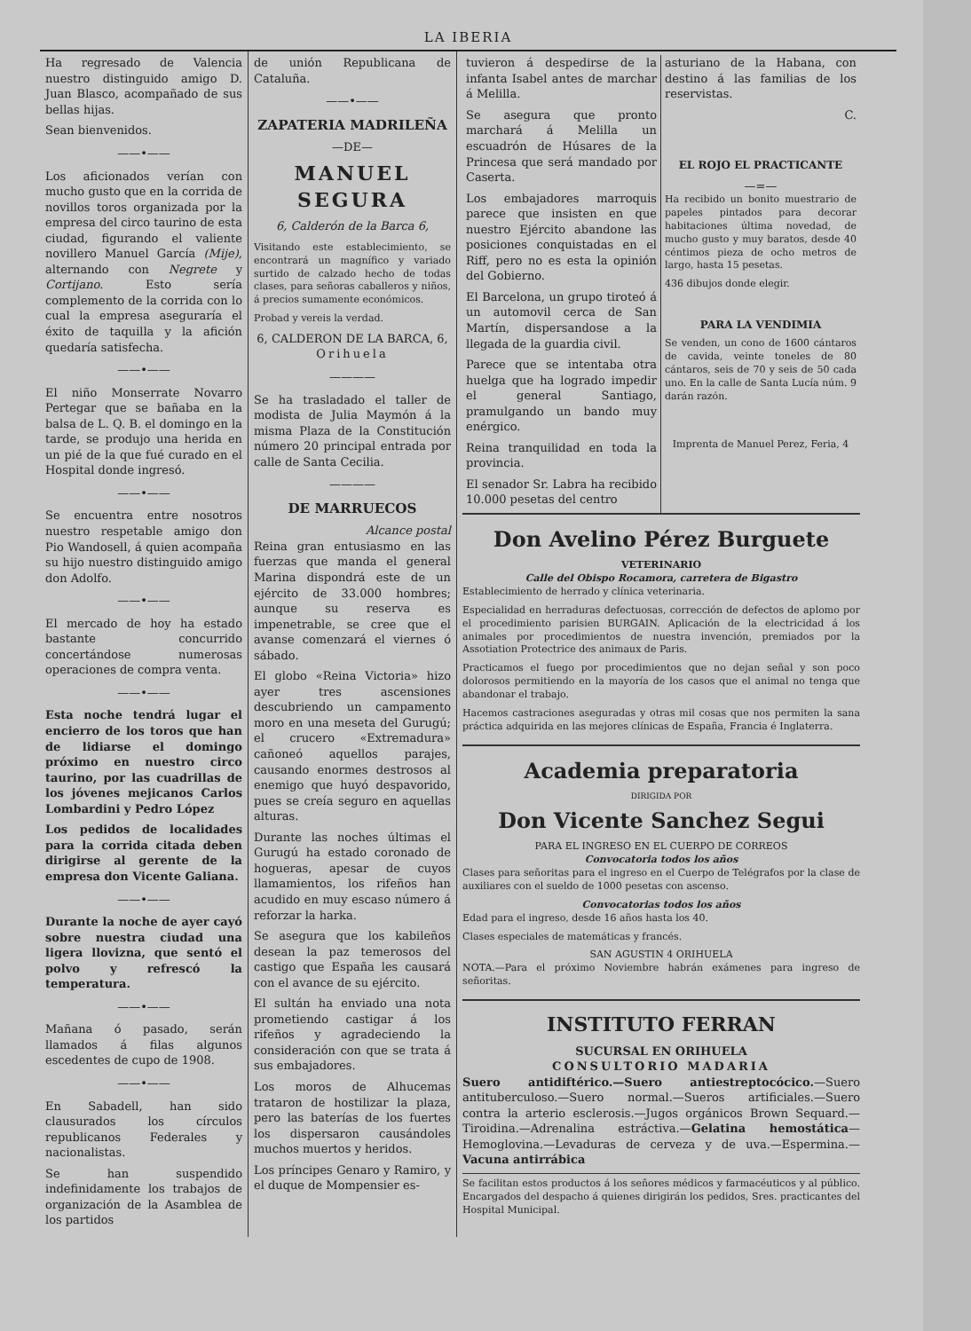LA IBERIA
Ha regresado de Valencia nuestro distinguido amigo D. Juan Blasco, acompañado de sus bellas hijas.
Sean bienvenidos.
——•——
Los aficionados verían con mucho gusto que en la corrida de novillos toros organizada por la empresa del circo taurino de esta ciudad, figurando el valiente novillero Manuel García (Mije), alternando con Negrete y Cortijano. Esto sería complemento de la corrida con lo cual la empresa aseguraría el éxito de taquilla y la afición quedaría satisfecha.
——•——
El niño Monserrate Novarro Pertegar que se bañaba en la balsa de L. Q. B. el domingo en la tarde, se produjo una herida en un pié de la que fué curado en el Hospital donde ingresó.
——•——
Se encuentra entre nosotros nuestro respetable amigo don Pio Wandosell, á quien acompaña su hijo nuestro distinguido amigo don Adolfo.
——•——
El mercado de hoy ha estado bastante concurrido concertándose numerosas operaciones de compra venta.
——•——
Esta noche tendrá lugar el encierro de los toros que han de lidiarse el domingo próximo en nuestro circo taurino, por las cuadrillas de los jóvenes mejicanos Carlos Lombardini y Pedro López
Los pedidos de localidades para la corrida citada deben dirigirse al gerente de la empresa don Vicente Galiana.
——•——
Durante la noche de ayer cayó sobre nuestra ciudad una ligera llovizna, que sentó el polvo y refrescó la temperatura.
——•——
Mañana ó pasado, serán llamados á filas algunos escedentes de cupo de 1908.
——•——
En Sabadell, han sido clausurados los círculos republicanos Federales y nacionalistas.
Se han suspendido indefinidamente los trabajos de organización de la Asamblea de los partidos
de unión Republicana de Cataluña.
——•——
ZAPATERIA MADRILEÑA
—DE—
MANUEL SEGURA
6, Calderón de la Barca 6,
Visitando este establecimiento, se encontrará un magnífico y variado surtido de calzado hecho de todas clases, para señoras caballeros y niños, á precios sumamente económicos.
Probad y vereis la verdad.
6, CALDERON DE LA BARCA, 6,
Orihuela
————
Se ha trasladado el taller de modista de Julia Maymón á la misma Plaza de la Constitución número 20 principal entrada por calle de Santa Cecilia.
————
DE MARRUECOS
Alcance postal
Reina gran entusiasmo en las fuerzas que manda el general Marina dispondrá este de un ejército de 33.000 hombres; aunque su reserva es impenetrable, se cree que el avanse comenzará el viernes ó sábado.
El globo «Reina Victoria» hizo ayer tres ascensiones descubriendo un campamento moro en una meseta del Gurugú; el crucero «Extremadura» cañoneó aquellos parajes, causando enormes destrosos al enemigo que huyó despavorido, pues se creía seguro en aquellas alturas.
Durante las noches últimas el Gurugú ha estado coronado de hogueras, apesar de cuyos llamamientos, los rifeños han acudido en muy escaso número á reforzar la harka.
Se asegura que los kabileños desean la paz temerosos del castigo que España les causará con el avance de su ejército.
El sultán ha enviado una nota prometiendo castigar á los rifeños y agradeciendo la consideración con que se trata á sus embajadores.
Los moros de Alhucemas trataron de hostilizar la plaza, pero las baterías de los fuertes los dispersaron causándoles muchos muertos y heridos.
Los príncipes Genaro y Ramiro, y el duque de Mompensier es-
tuvieron á despedirse de la infanta Isabel antes de marchar á Melilla.
Se asegura que pronto marchará á Melilla un escuadrón de Húsares de la Princesa que será mandado por Caserta.
Los embajadores marroquis parece que insisten en que nuestro Ejército abandone las posiciones conquistadas en el Riff, pero no es esta la opinión del Gobierno.
El Barcelona, un grupo tiroteó á un automovil cerca de San Martín, dispersandose a la llegada de la guardia civil.
Parece que se intentaba otra huelga que ha logrado impedir el general Santiago, pramulgando un bando muy enérgico.
Reina tranquilidad en toda la provincia.
El senador Sr. Labra ha recibido 10.000 pesetas del centro
asturiano de la Habana, con destino á las familias de los reservistas.
C.
EL ROJO EL PRACTICANTE
—=—
Ha recibido un bonito muestrario de papeles pintados para decorar habitaciones última novedad, de mucho gusto y muy baratos, desde 40 céntimos pieza de ocho metros de largo, hasta 15 pesetas.
436 dibujos donde elegir.
PARA LA VENDIMIA
Se venden, un cono de 1600 cántaros de cavida, veinte toneles de 80 cántaros, seis de 70 y seis de 50 cada uno. En la calle de Santa Lucía núm. 9 darán razón.
Imprenta de Manuel Perez, Feria, 4
Don Avelino Pérez Burguete
VETERINARIO
Calle del Obispo Rocamora, carretera de Bigastro
Establecimiento de herrado y clínica veterinaria.
Especialidad en herraduras defectuosas, corrección de defectos de aplomo por el procedimiento parisien BURGAIN. Aplicación de la electricidad á los animales por procedimientos de nuestra invención, premiados por la Assotiation Protectrice des animaux de Paris.
Practicamos el fuego por procedimientos que no dejan señal y son poco dolorosos permitiendo en la mayoría de los casos que el animal no tenga que abandonar el trabajo.
Hacemos castraciones aseguradas y otras mil cosas que nos permiten la sana práctica adquirida en las mejores clínicas de España, Francia é Inglaterra.
Academia preparatoria
DIRIGIDA POR
Don Vicente Sanchez Segui
PARA EL INGRESO EN EL CUERPO DE CORREOS
Convocatoria todos los años
Clases para señoritas para el ingreso en el Cuerpo de Telégrafos por la clase de auxiliares con el sueldo de 1000 pesetas con ascenso.
Convocatorias todos los años
Edad para el ingreso, desde 16 años hasta los 40.
Clases especiales de matemáticas y francés.
SAN AGUSTIN 4 ORIHUELA
NOTA.—Para el próximo Noviembre habrán exámenes para ingreso de señoritas.
INSTITUTO FERRAN
SUCURSAL EN ORIHUELA
CONSULTORIO MADARIA
Suero antidiftérico.—Suero antiestreptocócico.—Suero antituberculoso.—Suero normal.—Sueros artificiales.—Suero contra la arterio esclerosis.—Jugos orgánicos Brown Sequard.—Tiroidina.—Adrenalina estráctiva.—Gelatina hemostática—Hemoglovina.—Levaduras de cerveza y de uva.—Espermina.—Vacuna antirrábica
Se facilitan estos productos á los señores médicos y farmacéuticos y al público. Encargados del despacho á quienes dirigirán los pedidos, Sres. practicantes del Hospital Municipal.